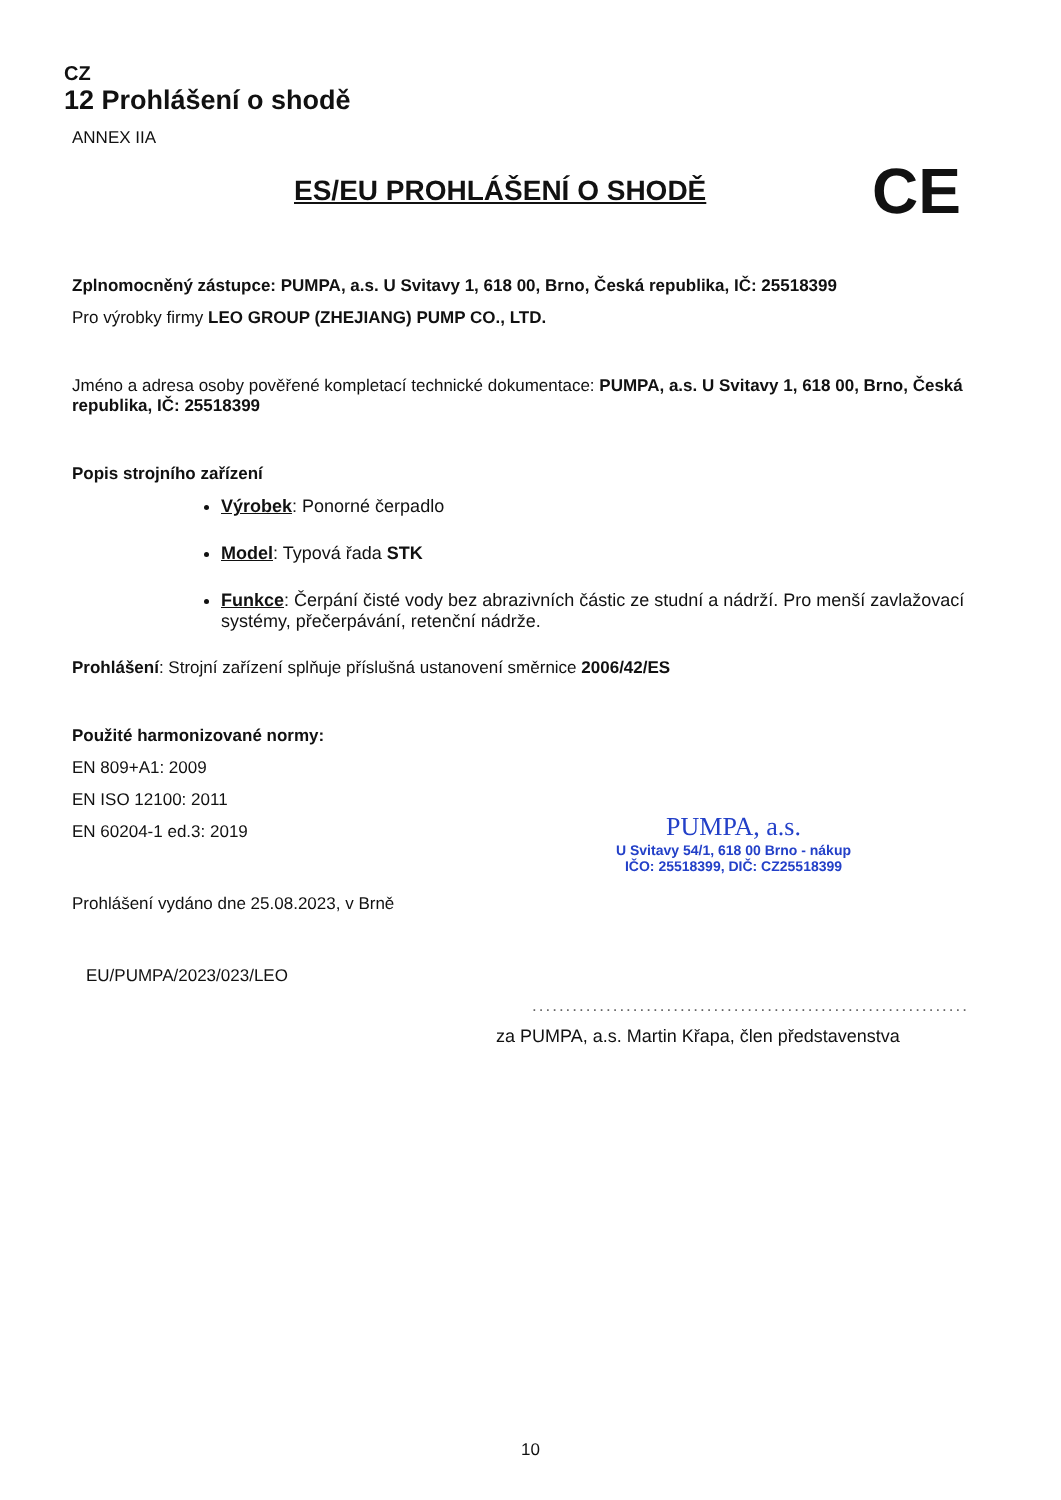CZ
12 Prohlášení o shodě
ANNEX IIA
ES/EU PROHLÁŠENÍ O SHODĚ
CE
Zplnomocněný zástupce: PUMPA, a.s. U Svitavy 1, 618 00, Brno, Česká republika, IČ: 25518399
Pro výrobky firmy LEO GROUP (ZHEJIANG) PUMP CO., LTD.
Jméno a adresa osoby pověřené kompletací technické dokumentace: PUMPA, a.s. U Svitavy 1, 618 00, Brno, Česká republika, IČ: 25518399
Popis strojního zařízení
Výrobek: Ponorné čerpadlo
Model: Typová řada STK
Funkce: Čerpání čisté vody bez abrazivních částic ze studní a nádrží. Pro menší zavlažovací systémy, přečerpávání, retenční nádrže.
Prohlášení: Strojní zařízení splňuje příslušná ustanovení směrnice 2006/42/ES
Použité harmonizované normy:
EN 809+A1: 2009
EN ISO 12100: 2011
EN 60204-1 ed.3: 2019
Prohlášení vydáno dne 25.08.2023, v Brně
EU/PUMPA/2023/023/LEO
PUMPA, a.s.
U Svitavy 54/1, 618 00 Brno - nákup
IČO: 25518399, DIČ: CZ25518399
.................................................................
za PUMPA, a.s. Martin Křapa, člen představenstva
10